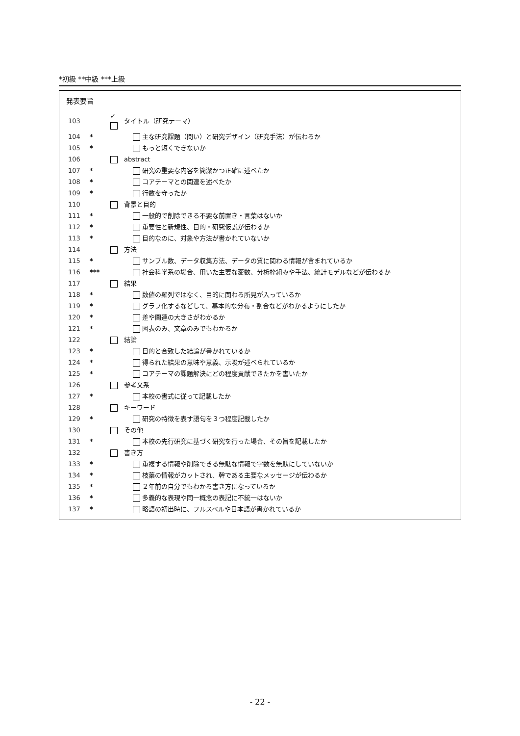*初級 **中級 ***上級
発表要旨
| 103 | | ✓ | タイトル（研究テーマ） |
| 104 | * | | 主な研究課題（問い）と研究デザイン（研究手法）が伝わるか |
| 105 | * | | もっと短くできないか |
| 106 | | | abstract |
| 107 | * | | 研究の重要な内容を簡潔かつ正確に述べたか |
| 108 | * | | コアテーマとの関連を述べたか |
| 109 | * | | 行数を守ったか |
| 110 | | | 背景と目的 |
| 111 | * | | 一般的で削除できる不要な前置き・言葉はないか |
| 112 | * | | 重要性と新規性、目的・研究仮説が伝わるか |
| 113 | * | | 目的なのに、対象や方法が書かれていないか |
| 114 | | | 方法 |
| 115 | * | | サンプル数、データ収集方法、データの質に関わる情報が含まれているか |
| 116 | *** | | 社会科学系の場合、用いた主要な変数、分析枠組みや手法、統計モデルなどが伝わるか |
| 117 | | | 結果 |
| 118 | * | | 数値の羅列ではなく、目的に関わる所見が入っているか |
| 119 | * | | グラフ化するなどして、基本的な分布・割合などがわかるようにしたか |
| 120 | * | | 差や関連の大きさがわかるか |
| 121 | * | | 図表のみ、文章のみでもわかるか |
| 122 | | | 結論 |
| 123 | * | | 目的と合致した結論が書かれているか |
| 124 | * | | 得られた結果の意味や意義、示唆が述べられているか |
| 125 | * | | コアテーマの課題解決にどの程度貢献できたかを書いたか |
| 126 | | | 参考文系 |
| 127 | * | | 本校の書式に従って記載したか |
| 128 | | | キーワード |
| 129 | * | | 研究の特徴を表す語句を３つ程度記載したか |
| 130 | | | その他 |
| 131 | * | | 本校の先行研究に基づく研究を行った場合、その旨を記載したか |
| 132 | | | 書き方 |
| 133 | * | | 重複する情報や削除できる無駄な情報で字数を無駄にしていないか |
| 134 | * | | 枝葉の情報がカットされ、幹である主要なメッセージが伝わるか |
| 135 | * | | ２年前の自分でもわかる書き方になっているか |
| 136 | * | | 多義的な表現や同一概念の表記に不統一はないか |
| 137 | * | | 略語の初出時に、フルスペルや日本語が書かれているか |
- 22 -